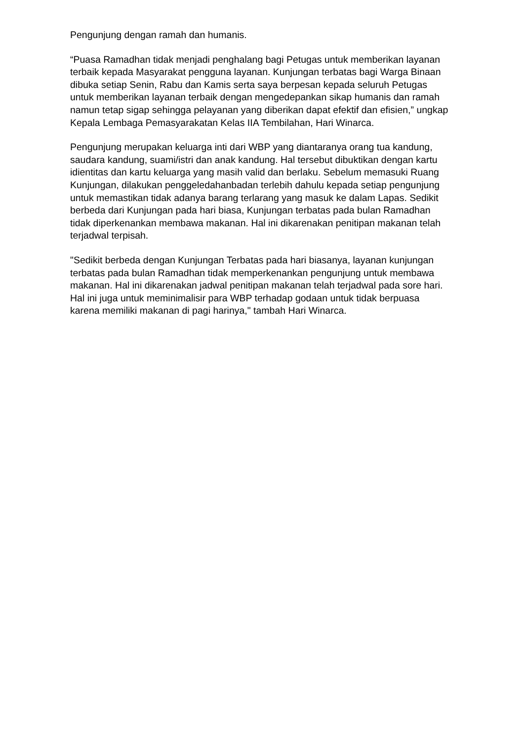Pengunjung dengan ramah dan humanis.
“Puasa Ramadhan tidak menjadi penghalang bagi Petugas untuk memberikan layanan terbaik kepada Masyarakat pengguna layanan. Kunjungan terbatas bagi Warga Binaan dibuka setiap Senin, Rabu dan Kamis serta saya berpesan kepada seluruh Petugas untuk memberikan layanan terbaik dengan mengedepankan sikap humanis dan ramah namun tetap sigap sehingga pelayanan yang diberikan dapat efektif dan efisien,” ungkap Kepala Lembaga Pemasyarakatan Kelas IIA Tembilahan, Hari Winarca.
Pengunjung merupakan keluarga inti dari WBP yang diantaranya orang tua kandung, saudara kandung, suami/istri dan anak kandung. Hal tersebut dibuktikan dengan kartu idientitas dan kartu keluarga yang masih valid dan berlaku. Sebelum memasuki Ruang Kunjungan, dilakukan penggeledahanbadan terlebih dahulu kepada setiap pengunjung untuk memastikan tidak adanya barang terlarang yang masuk ke dalam Lapas. Sedikit berbeda dari Kunjungan pada hari biasa, Kunjungan terbatas pada bulan Ramadhan tidak diperkenankan membawa makanan. Hal ini dikarenakan penitipan makanan telah terjadwal terpisah.
"Sedikit berbeda dengan Kunjungan Terbatas pada hari biasanya, layanan kunjungan terbatas pada bulan Ramadhan tidak memperkenankan pengunjung untuk membawa makanan. Hal ini dikarenakan jadwal penitipan makanan telah terjadwal pada sore hari. Hal ini juga untuk meminimalisir para WBP terhadap godaan untuk tidak berpuasa karena memiliki makanan di pagi harinya," tambah Hari Winarca.